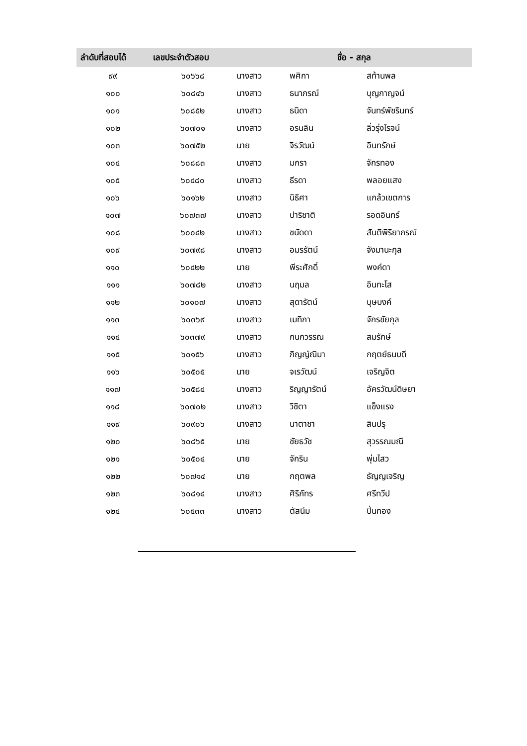| ลำดับที่สอบได้ | เลขประจำตัวสอบ | ชื่อ - สกุล | | |
| --- | --- | --- | --- | --- |
| ๙๙ | ๖๐๖๖๘ | นางสาว | พศิกา | สท้านพล |
| ๑๐๐ | ๖๐๘๔๖ | นางสาว | ธนาภรณ์ | บุญกาญจน์ |
| ๑๐๑ | ๖๐๘๕๒ | นางสาว | ธนิดา | จันทร์พัชรินทร์ |
| ๑๐๒ | ๖๐๗๐๑ | นางสาว | อรนลิน | ลิ่วรุ่งโรจน์ |
| ๑๐๓ | ๖๐๗๕๒ | นาย | จิรวัฒน์ | อินทรักษ์ |
| ๑๐๔ | ๖๐๘๘๓ | นางสาว | มกรา | จักรทอง |
| ๑๐๕ | ๖๐๔๘๐ | นางสาว | ธีรดา | พลอยแสง |
| ๑๐๖ | ๖๐๑๖๒ | นางสาว | นิธิศา | แกล้วเขตการ |
| ๑๐๗ | ๖๐๗๓๗ | นางสาว | ปาริชาติ | รอดอินทร์ |
| ๑๐๘ | ๖๐๐๔๒ | นางสาว | ชนัดดา | สันติพิริยาภรณ์ |
| ๑๐๙ | ๖๐๗๙๘ | นางสาว | อมรรัตน์ | จังมานะกุล |
| ๑๑๐ | ๖๐๔๒๒ | นาย | พีระศักดิ์ | พงค์ดา |
| ๑๑๑ | ๖๐๗๘๒ | นางสาว | นฤมล | อินทะโส |
| ๑๑๒ | ๖๐๑๐๗ | นางสาว | สุดารัตน์ | บุษบงค์ |
| ๑๑๓ | ๖๐๓๖๙ | นางสาว | เมทิกา | จักรชัยกุล |
| ๑๑๔ | ๖๐๓๗๙ | นางสาว | กนกวรรณ | สมรักษ์ |
| ๑๑๕ | ๖๐๑๕๖ | นางสาว | ภิญญ์ณิมา | กฤตย์ธนบดี |
| ๑๑๖ | ๖๐๕๐๕ | นาย | จเรวัฒน์ | เจริญจิต |
| ๑๑๗ | ๖๐๕๘๔ | นางสาว | ริญญารัตน์ | อัครวัฒน์ดิษยา |
| ๑๑๘ | ๖๐๗๐๒ | นางสาว | วิชิตา | แข็งแรง |
| ๑๑๙ | ๖๐๙๐๖ | นางสาว | นาตาชา | สินปรุ |
| ๑๒๐ | ๖๐๘๖๕ | นาย | ชัยธวัช | สุวรรณมณี |
| ๑๒๑ | ๖๐๕๐๔ | นาย | จักริน | พุ่มไสว |
| ๑๒๒ | ๖๐๗๑๔ | นาย | กฤตพล | ธัญญเจริญ |
| ๑๒๓ | ๖๐๘๑๔ | นางสาว | ศิริภัทร | ศรีทวีป |
| ๑๒๔ | ๖๐๕๓๓ | นางสาว | ตัสนีม | ปิ่นทอง |